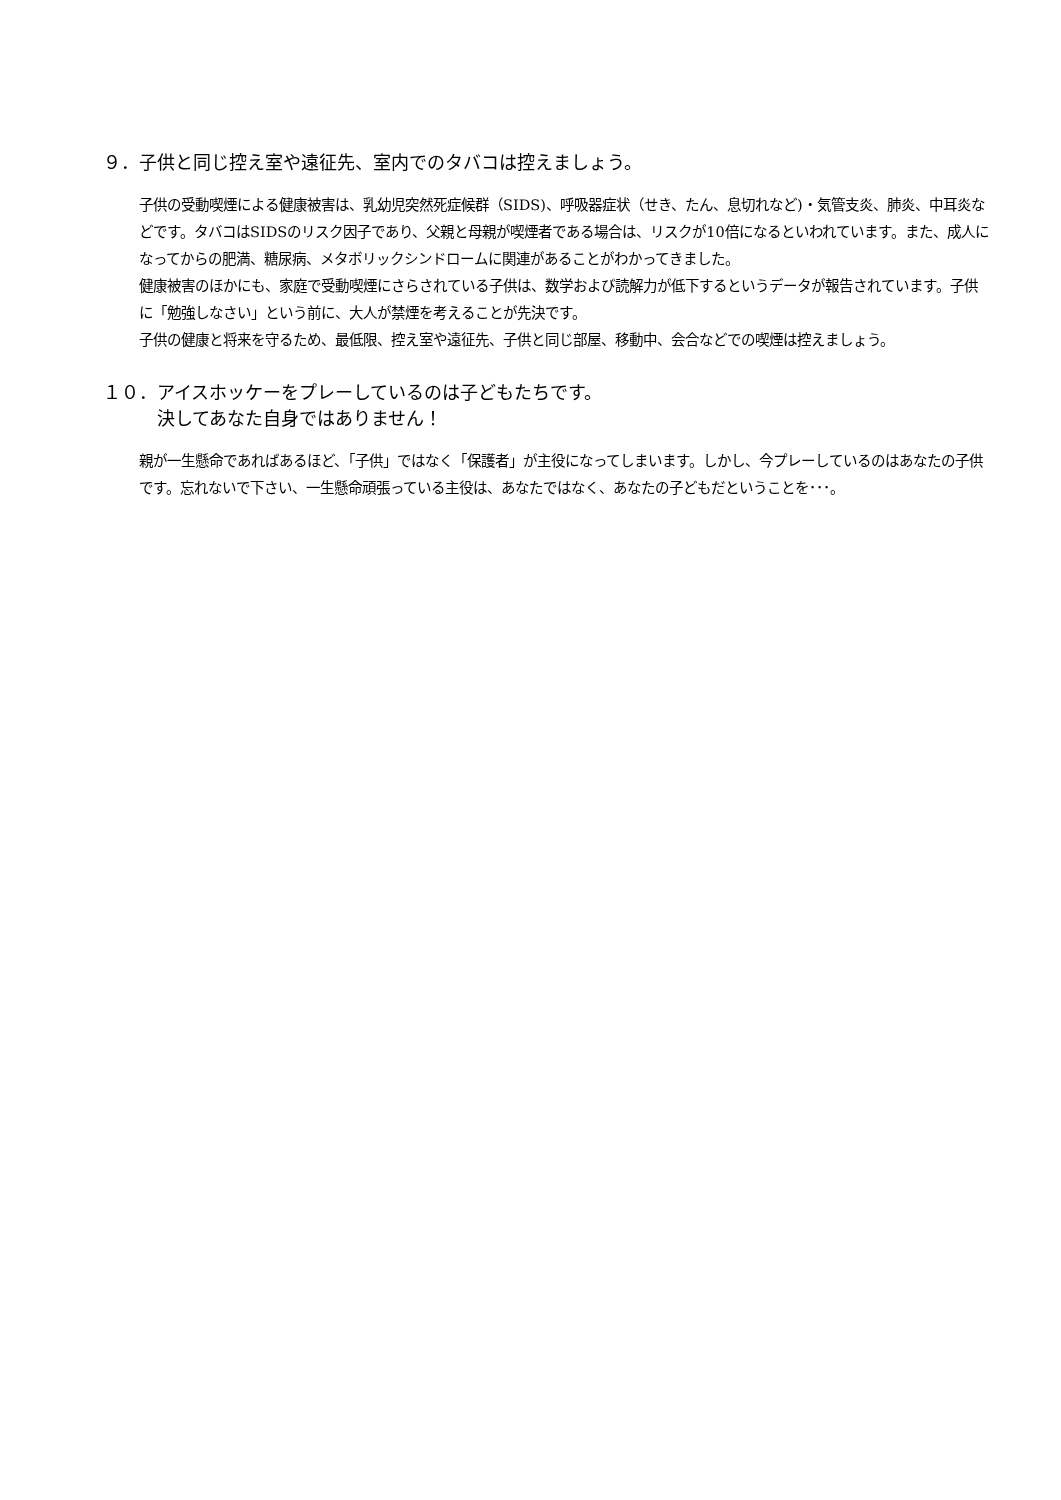９．子供と同じ控え室や遠征先、室内でのタバコは控えましょう。
子供の受動喫煙による健康被害は、乳幼児突然死症候群（SIDS)、呼吸器症状（せき、たん、息切れなど)・気管支炎、肺炎、中耳炎などです。タバコはSIDSのリスク因子であり、父親と母親が喫煙者である場合は、リスクが10倍になるといわれています。また、成人になってからの肥満、糖尿病、メタボリックシンドロームに関連があることがわかってきました。
健康被害のほかにも、家庭で受動喫煙にさらされている子供は、数学および読解力が低下するというデータが報告されています。子供に「勉強しなさい」という前に、大人が禁煙を考えることが先決です。
子供の健康と将来を守るため、最低限、控え室や遠征先、子供と同じ部屋、移動中、会合などでの喫煙は控えましょう。
１０．アイスホッケーをプレーしているのは子どもたちです。
　　　決してあなた自身ではありません！
親が一生懸命であればあるほど、「子供」ではなく「保護者」が主役になってしまいます。しかし、今プレーしているのはあなたの子供です。忘れないで下さい、一生懸命頑張っている主役は、あなたではなく、あなたの子どもだということを･･･。